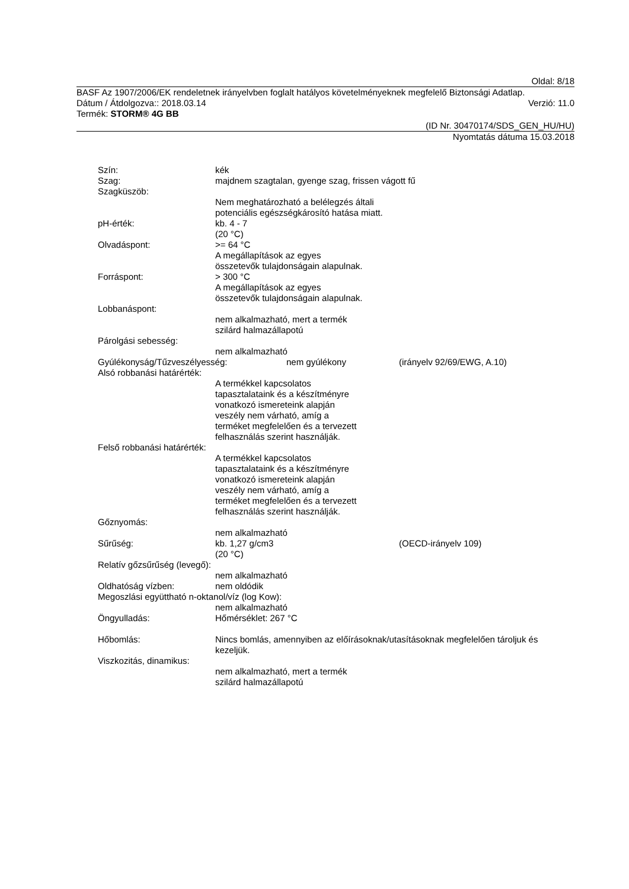Oldal: 8/18
BASF Az 1907/2006/EK rendeletnek irányelvben foglalt hatályos követelményeknek megfelelő Biztonsági Adatlap.
Dátum / Átdolgozva:: 2018.03.14 Verzió: 11.0
Termék: STORM® 4G BB
(ID Nr. 30470174/SDS_GEN_HU/HU)
Nyomtatás dátuma 15.03.2018
Szín: kék
Szag: majdnem szagtalan, gyenge szag, frissen vágott fű
Szagküszöb:
Nem meghatározható a belélegzés általi potenciális egészségkárosító hatása miatt.
pH-érték: kb. 4 - 7
(20 °C)
Olvadáspont: >= 64 °C
A megállapítások az egyes
összetevők tulajdonságain alapulnak.
Forráspont: > 300 °C
A megállapítások az egyes
összetevők tulajdonságain alapulnak.
Lobbanáspont:
nem alkalmazható, mert a termék
szilárd halmazállapotú
Párolgási sebesség:
nem alkalmazható
Gyúlékonyság/Tűzveszélyesség: nem gyúlékony (irányelv 92/69/EWG, A.10)
Alsó robbanási határérték:
A termékkel kapcsolatos
tapasztalataink és a készítményre
vonatkozó ismereteink alapján
veszély nem várható, amíg a
terméket megfelelően és a tervezett
felhasználás szerint használják.
Felső robbanási határérték:
A termékkel kapcsolatos
tapasztalataink és a készítményre
vonatkozó ismereteink alapján
veszély nem várható, amíg a
terméket megfelelően és a tervezett
felhasználás szerint használják.
Gőznyomás:
nem alkalmazható
Sűrűség: kb. 1,27 g/cm3
(20 °C) (OECD-irányelv 109)
Relatív gőzsűrűség (levegő):
nem alkalmazható
Oldhatóság vízben: nem oldódik
Megoszlási együttható n-oktanol/víz (log Kow):
nem alkalmazható
Öngyulladás: Hőmérséklet: 267 °C
Hőbomlás: Nincs bomlás, amennyiben az előírásoknak/utasításoknak megfelelően tároljuk és kezeljük.
Viszkozitás, dinamikus:
nem alkalmazható, mert a termék
szilárd halmazállapotú